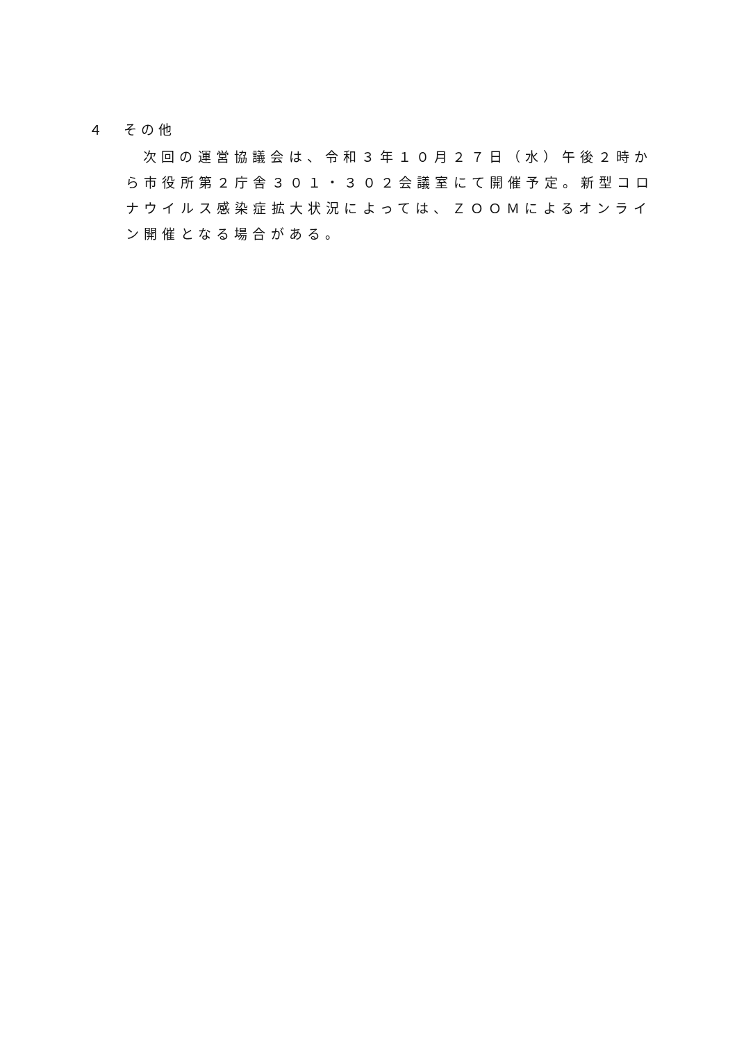４　その他
次回の運営協議会は、令和３年１０月２７日（水）午後２時から市役所第２庁舎３０１・３０２会議室にて開催予定。新型コロナウイルス感染症拡大状況によっては、ＺＯＯＭによるオンライン開催となる場合がある。